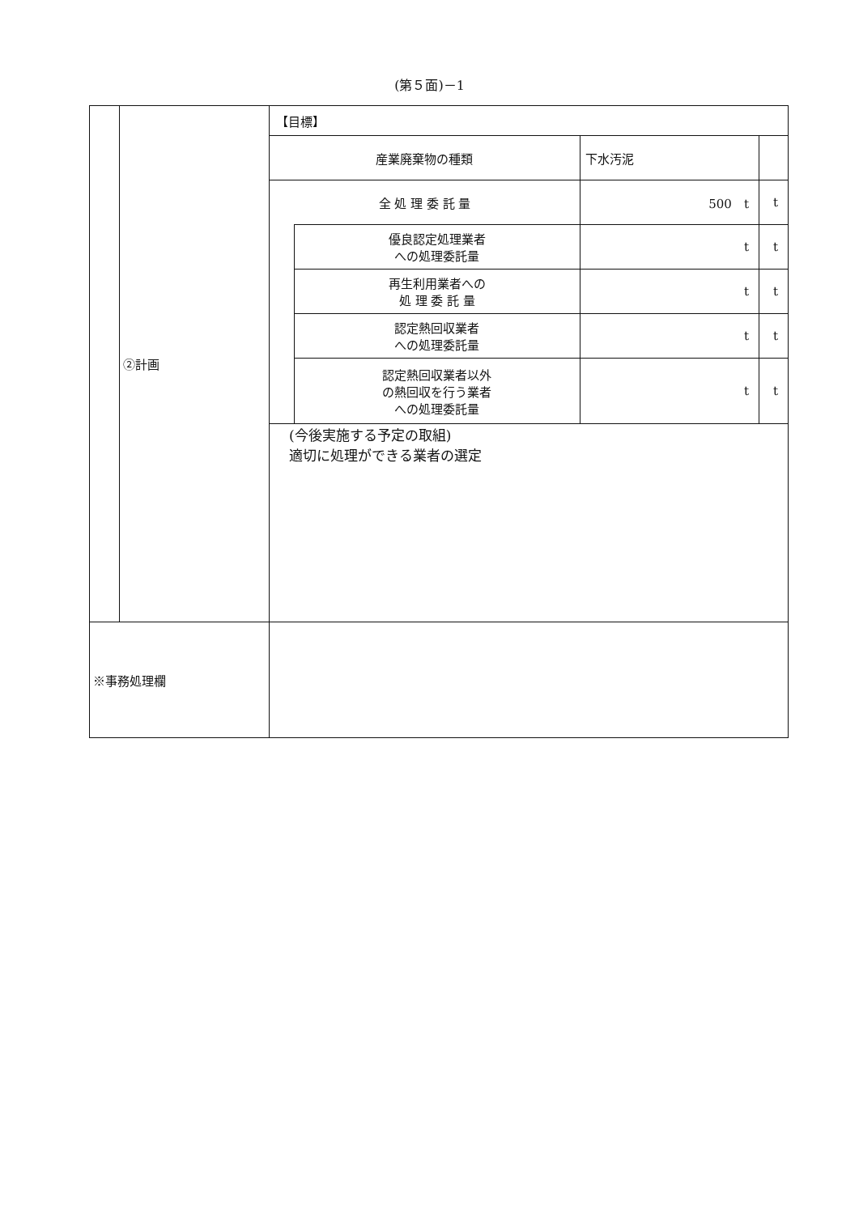(第５面)－1
| | ②計画 | / 【目標】 / / / / / 産業廃棄物の種類 / / 下水汚泥 / / / 全 処 理 委 託 量 / / 500 t / t / / / 優良認定処理業者 への処理委託量 / t / t / / / 再生利用業者への 処 理 委 託 量 / t / t / / / 認定熱回収業者 への処理委託量 / t / t / / / 認定熱回収業者以外 の熱回収を行う業者 への処理委託量 / t / t / / (今後実施する予定の取組) 適切に処理ができる業者の選定 / / / / |
| ※事務処理欄 | | |